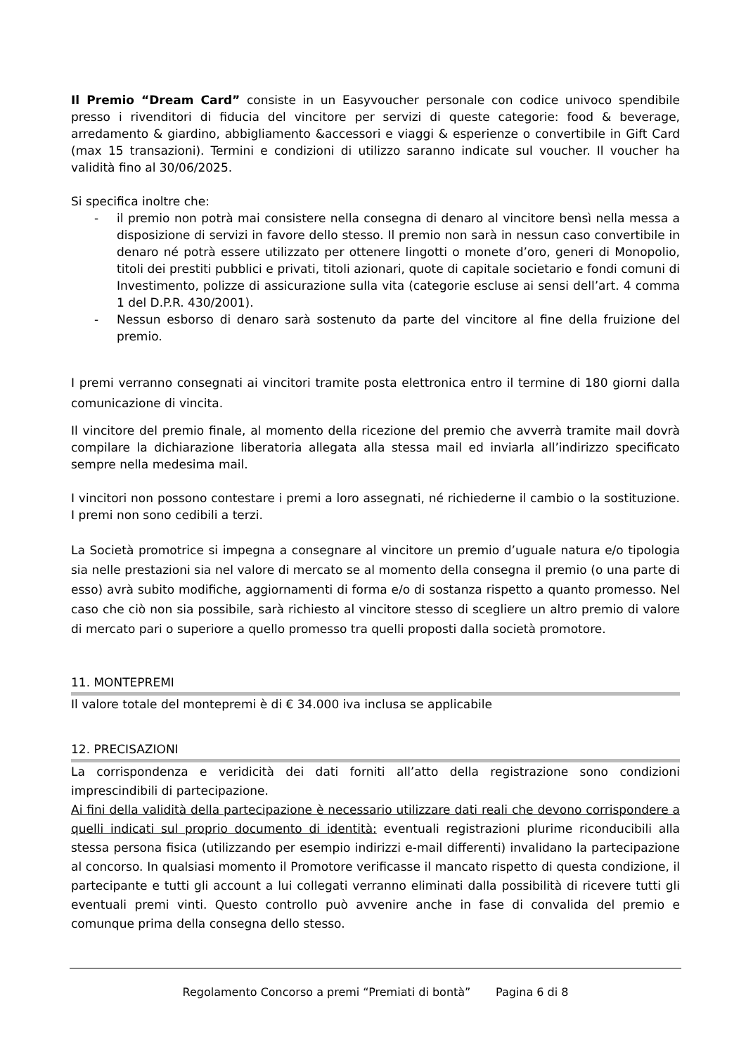Il Premio “Dream Card” consiste in un Easyvoucher personale con codice univoco spendibile presso i rivenditori di fiducia del vincitore per servizi di queste categorie: food & beverage, arredamento & giardino, abbigliamento &accessori e viaggi & esperienze o convertibile in Gift Card (max 15 transazioni). Termini e condizioni di utilizzo saranno indicate sul voucher. Il voucher ha validità fino al 30/06/2025.
Si specifica inoltre che:
- il premio non potrà mai consistere nella consegna di denaro al vincitore bensì nella messa a disposizione di servizi in favore dello stesso. Il premio non sarà in nessun caso convertibile in denaro né potrà essere utilizzato per ottenere lingotti o monete d’oro, generi di Monopolio, titoli dei prestiti pubblici e privati, titoli azionari, quote di capitale societario e fondi comuni di Investimento, polizze di assicurazione sulla vita (categorie escluse ai sensi dell’art. 4 comma 1 del D.P.R. 430/2001).
- Nessun esborso di denaro sarà sostenuto da parte del vincitore al fine della fruizione del premio.
I premi verranno consegnati ai vincitori tramite posta elettronica entro il termine di 180 giorni dalla comunicazione di vincita.
Il vincitore del premio finale, al momento della ricezione del premio che avverrà tramite mail dovrà compilare la dichiarazione liberatoria allegata alla stessa mail ed inviarla all’indirizzo specificato sempre nella medesima mail.
I vincitori non possono contestare i premi a loro assegnati, né richiederne il cambio o la sostituzione. I premi non sono cedibili a terzi.
La Società promotrice si impegna a consegnare al vincitore un premio d’uguale natura e/o tipologia sia nelle prestazioni sia nel valore di mercato se al momento della consegna il premio (o una parte di esso) avrà subito modifiche, aggiornamenti di forma e/o di sostanza rispetto a quanto promesso. Nel caso che ciò non sia possibile, sarà richiesto al vincitore stesso di scegliere un altro premio di valore di mercato pari o superiore a quello promesso tra quelli proposti dalla società promotore.
11. MONTEPREMI
Il valore totale del montepremi è di € 34.000 iva inclusa se applicabile
12. PRECISAZIONI
La corrispondenza e veridicità dei dati forniti all’atto della registrazione sono condizioni imprescindibili di partecipazione.
Ai fini della validità della partecipazione è necessario utilizzare dati reali che devono corrispondere a quelli indicati sul proprio documento di identità: eventuali registrazioni plurime riconducibili alla stessa persona fisica (utilizzando per esempio indirizzi e-mail differenti) invalidano la partecipazione al concorso. In qualsiasi momento il Promotore verificasse il mancato rispetto di questa condizione, il partecipante e tutti gli account a lui collegati verranno eliminati dalla possibilità di ricevere tutti gli eventuali premi vinti. Questo controllo può avvenire anche in fase di convalida del premio e comunque prima della consegna dello stesso.
Regolamento Concorso a premi “Premiati di bontà” Pagina 6 di 8